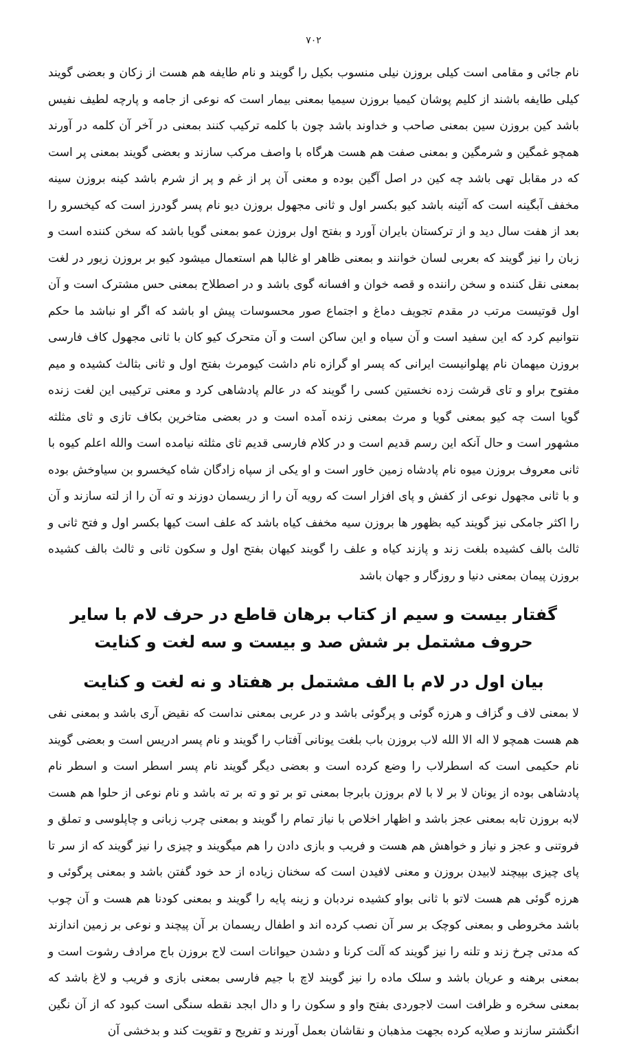۷۰۲
نام جائی و مقامی است کیلی بروزن نیلی منسوب بکیل را گویند و نام طایفه هم هست از زکان و بعضی گویند کیلی طایفه باشند از کلیم پوشان کیمیا بروزن سیمیا بمعنی بیمار است که نوعی از جامه و پارچه لطیف نفیس باشد کین بروزن سین بمعنی صاحب و خداوند باشد چون با کلمه ترکیب کنند بمعنی در آخر آن کلمه در آورند همچو غمگین و شرمگین و بمعنی صفت هم هست هرگاه با واصف مرکب سازند و بعضی گویند بمعنی پر است که در مقابل تهی باشد چه کین در اصل آگین بوده و معنی آن پر از غم و پر از شرم باشد کینه بروزن سینه مخفف آبگینه است که آئینه باشد کیو بکسر اول و ثانی مجهول بروزن دیو نام پسر گودرز است که کیخسرو را بعد از هفت سال دید و از ترکستان بایران آورد و بفتح اول بروزن عمو بمعنی گویا باشد که سخن کننده است و زبان را نیز گویند که بعربی لسان خوانند و بمعنی ظاهر او غالبا هم استعمال میشود کیو بر بروزن زیور در لغت بمعنی نقل کننده و سخن راننده و قصه خوان و افسانه گوی باشد و در اصطلاح بمعنی حس مشترک است و آن اول قوتیست مرتب در مقدم تجویف دماغ و اجتماع صور محسوسات پیش او باشد که اگر او نباشد ما حکم نتوانیم کرد که این سفید است و آن سیاه و این ساکن است و آن متحرک کیو کان با ثانی مجهول کاف فارسی بروزن میهمان نام پهلوانیست ایرانی که پسر او گرازه نام داشت کیومرث بفتح اول و ثانی بثالث کشیده و میم مفتوح براو و تای قرشت زده نخستین کسی را گویند که در عالم پادشاهی کرد و معنی ترکیبی این لغت زنده گویا است چه کیو بمعنی گویا و مرث بمعنی زنده آمده است و در بعضی متاخرین بکاف تازی و ثای مثلثه مشهور است و حال آنکه این رسم قدیم است و در کلام فارسی قدیم ثای مثلثه نیامده است والله اعلم کیوه با ثانی معروف بروزن میوه نام پادشاه زمین خاور است و او یکی از سپاه زادگان شاه کیخسرو بن سیاوخش بوده و با ثانی مجهول نوعی از کفش و پای افزار است که رویه آن را از ریسمان دوزند و ته آن را از لته سازند و آن را اکثر جامکی نیز گویند کیه بظهور ها بروزن سیه مخفف کیاه باشد که علف است کیها بکسر اول و فتح ثانی و ثالث بالف کشیده بلغت زند و پازند کیاه و علف را گویند کیهان بفتح اول و سکون ثانی و ثالث بالف کشیده بروزن پیمان بمعنی دنیا و روزگار و جهان باشد
گفتار بیست و سیم از کتاب برهان قاطع در حرف لام با سایر حروف مشتمل بر شش صد و بیست و سه لغت و کنایت
بیان اول در لام با الف مشتمل بر هفتاد و نه لغت و کنایت
لا بمعنی لاف و گزاف و هرزه گوئی و پرگوئی باشد و در عربی بمعنی نداست که نقیض آری باشد و بمعنی نفی هم هست همچو لا اله الا الله لاب بروزن باب بلغت یونانی آفتاب را گویند و نام پسر ادریس است و بعضی گویند نام حکیمی است که اسطرلاب را وضع کرده است و بعضی دیگر گویند نام پسر اسطر است و اسطر نام پادشاهی بوده از یونان لا بر لا با لام بروزن بابرجا بمعنی تو بر تو و ته بر ته باشد و نام نوعی از حلوا هم هست لابه بروزن تابه بمعنی عجز باشد و اظهار اخلاص با نیاز تمام را گویند و بمعنی چرب زبانی و چاپلوسی و تملق و فروتنی و عجز و نیاز و خواهش هم هست و فریب و بازی دادن را هم میگویند و چیزی را نیز گویند که از سر تا پای چیزی بپیچند لابیدن بروزن و معنی لافیدن است که سخنان زیاده از حد خود گفتن باشد و بمعنی پرگوئی و هرزه گوئی هم هست لاتو با ثانی بواو کشیده نردبان و زینه پایه را گویند و بمعنی کودنا هم هست و آن چوب باشد مخروطی و بمعنی کوچک بر سر آن نصب کرده اند و اطفال ریسمان بر آن پیچند و نوعی بر زمین اندازند که مدتی چرخ زند و تلنه را نیز گویند که آلت کرنا و دشدن حیوانات است لاج بروزن باج مرادف رشوت است و بمعنی برهنه و عریان باشد و سلک ماده را نیز گویند لاچ با جیم فارسی بمعنی بازی و فریب و لاغ باشد که بمعنی سخره و ظرافت است لاجوردی بفتح واو و سکون را و دال ابجد نقطه سنگی است کبود که از آن نگین انگشتر سازند و صلایه کرده بجهت مذهبان و نقاشان بعمل آورند و تفریح و تقویت کند و بدخشی آن